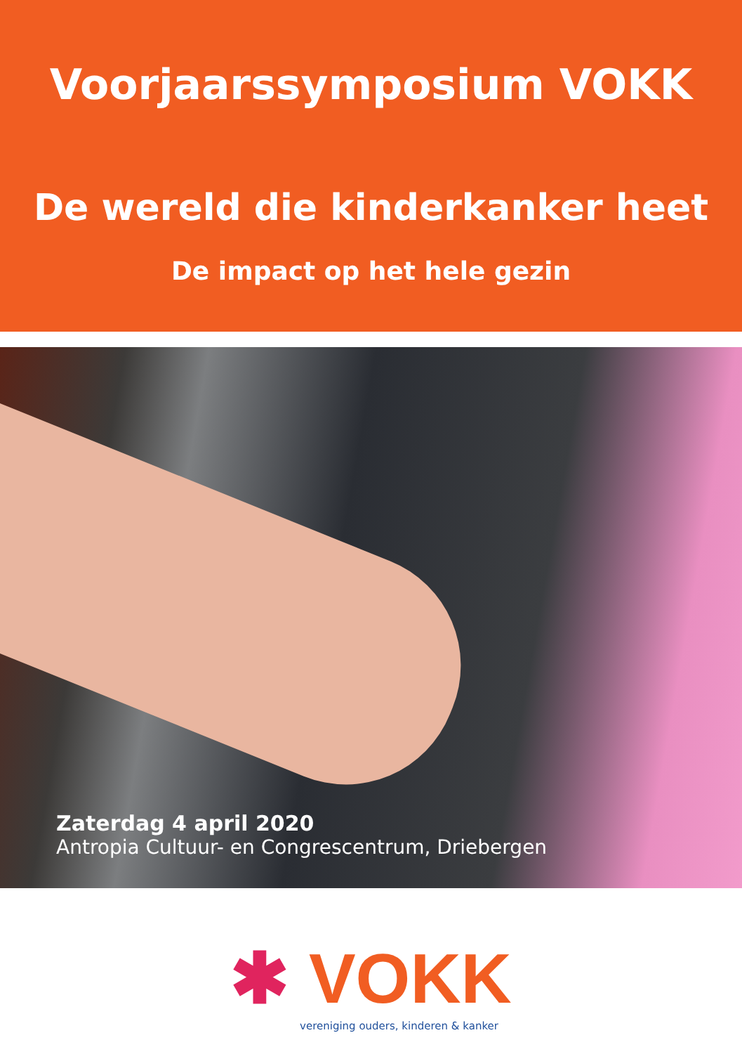Voorjaarssymposium VOKK
De wereld die kinderkanker heet
De impact op het hele gezin
Zaterdag 4 april 2020
Antropia Cultuur- en Congrescentrum, Driebergen
✱ VOKK
vereniging ouders, kinderen & kanker